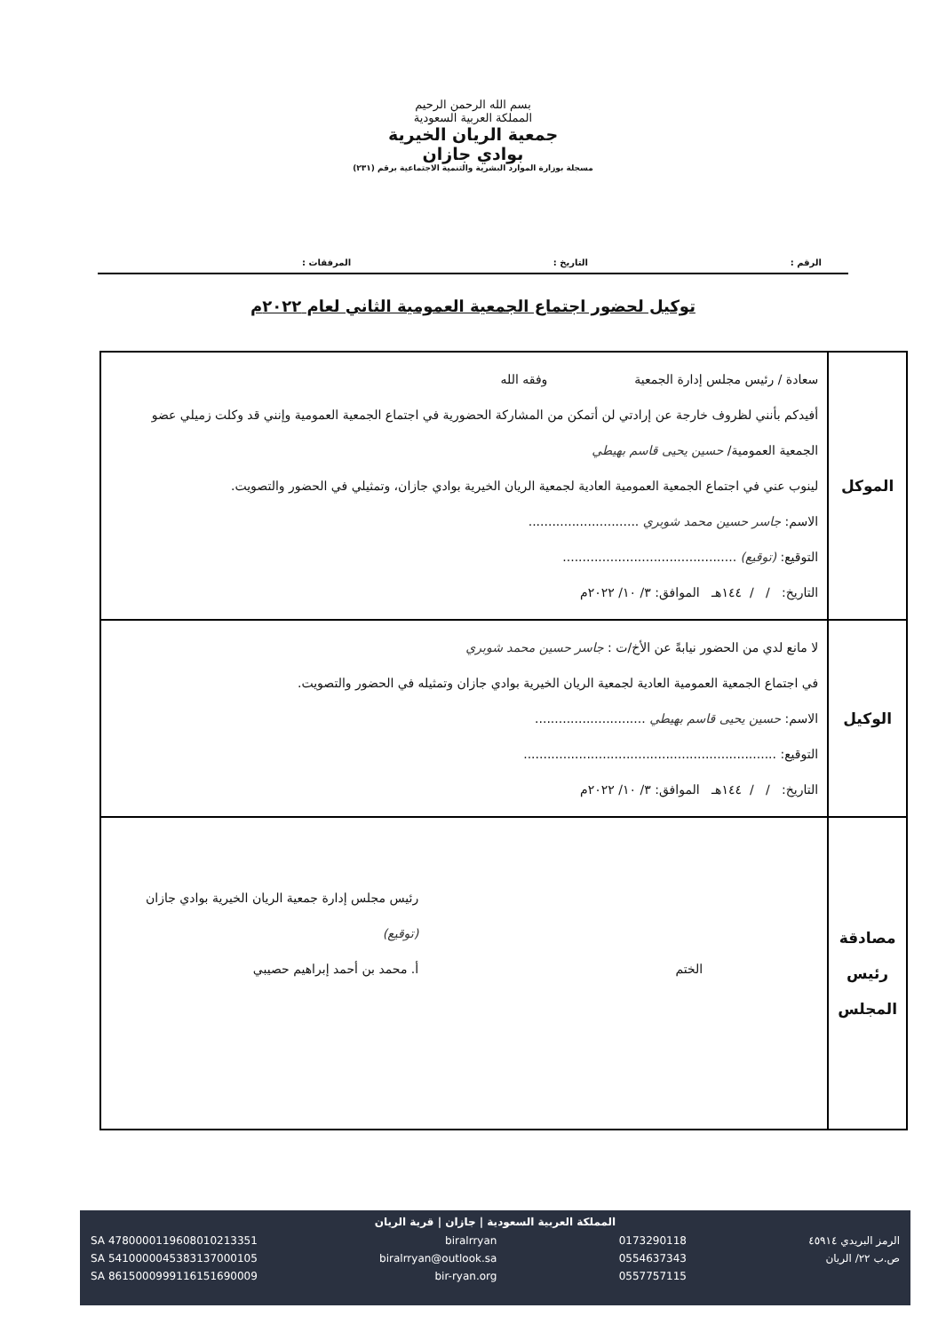بسم الله الرحمن الرحيم
المملكة العربية السعودية
جمعية الريان الخيرية
بوادي جازان
مسجلة بوزارة الموارد البشرية والتنمية الاجتماعية برقم (٢٣١)
الرقم : التاريخ : المرفقات :
توكيل لحضور اجتماع الجمعية العمومية الثاني لعام ٢٠٢٢م
| الموكل | سعادة / رئيس مجلس إدارة الجمعية وفقه الله أفيدكم بأنني لظروف خارجة عن إرادتي لن أتمكن من المشاركة الحضورية في اجتماع الجمعية العمومية وإنني قد وكلت زميلي عضو الجمعية العمومية/ حسين يحيى قاسم بهيطي لينوب عني في اجتماع الجمعية العمومية العادية لجمعية الريان الخيرية بوادي جازان، وتمثيلي في الحضور والتصويت. الاسم: جاسر حسين محمد شوبري ............................ التوقيع: (توقيع) ............................................ التاريخ: / / ١٤٤هـ الموافق: ٣/ ١٠/ ٢٠٢٢م |
| الوكيل | لا مانع لدي من الحضور نيابةً عن الأخ/ت : جاسر حسين محمد شوبري في اجتماع الجمعية العمومية العادية لجمعية الريان الخيرية بوادي جازان وتمثيله في الحضور والتصويت. الاسم: حسين يحيى قاسم بهيطي ............................ التوقيع: ................................................................ التاريخ: / / ١٤٤هـ الموافق: ٣/ ١٠/ ٢٠٢٢م |
| مصادقة رئيس المجلس | الختم رئيس مجلس إدارة جمعية الريان الخيرية بوادي جازان (توقيع) أ. محمد بن أحمد إبراهيم حصيبي |
المملكة العربية السعودية | جازان | قرية الريان
الرمز البريدي ٤٥٩١٤
ص.ب ٢٢/ الريان
0173290118
0554637343
0557757115
biralrryan
biralrryan@outlook.sa
bir-ryan.org
SA 4780000119608010213351
SA 5410000045383137000105
SA 8615000999116151690009